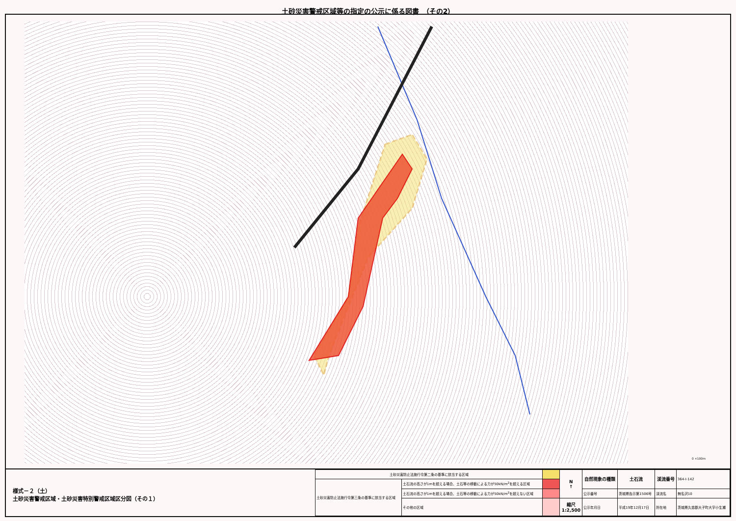土砂災害警戒区域等の指定の公示に係る図書　（その2）
0 ×100m
様式－２（土）
土砂災害警戒区域・土砂災害特別警戒区域区分図（その１）
| 土砂災害防止法施行令第二条の基準に該当する区域 | | | N ↑ | 自然現象の種類 | 土石流 | 渓流番号 | 364-Ⅰ-142 |
| 土砂災害防止法施行令第三条の基準に該当する区域 | 土石流の高さが1mを超える場合、土石等の移動による力が50kN/m<sup>2</sup>を超える区域 | | | | | | |
| | 土石流の高さが1mを超える場合、土石等の移動による力が50kN/m<sup>2</sup>を超えない区域 | | | 公示番号 | 茨城県告示第1506号 | 渓流名 | 無名沢10 |
| | その他の区域 | | 縮尺 1:2,500 | 公示年月日 | 平成19年12月17日 | 所在地 | 茨城県久慈郡大子町大字小生瀬 |